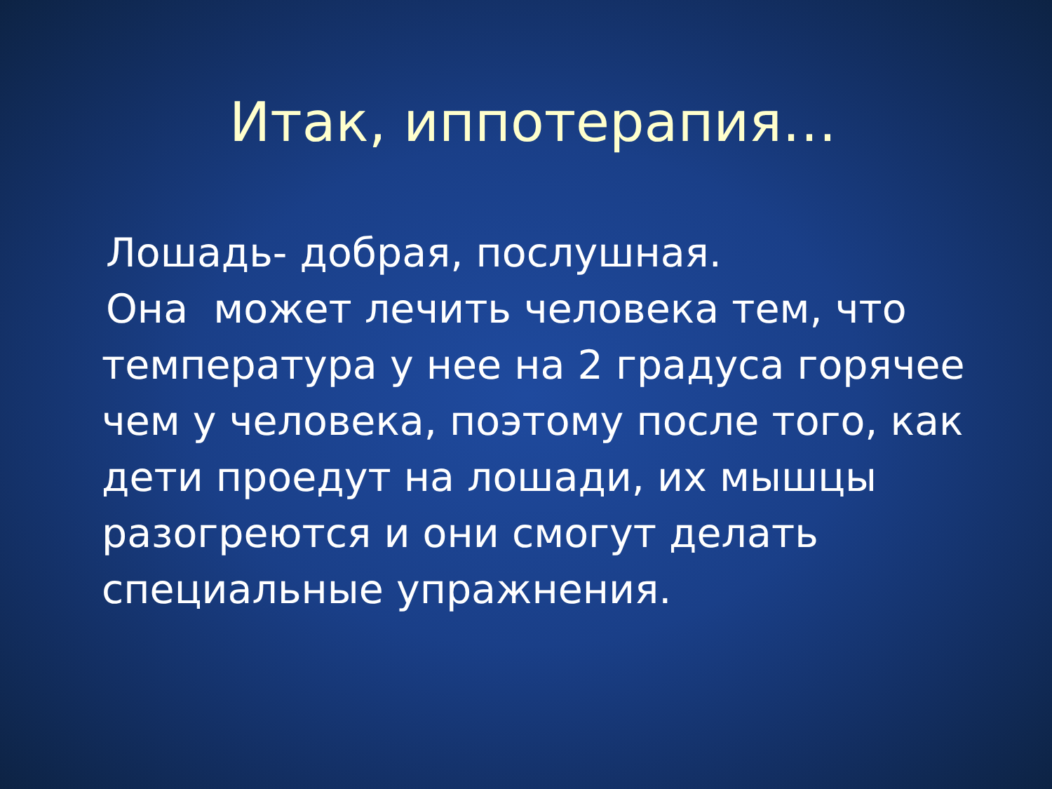Итак, иппотерапия…
Лошадь- добрая, послушная.
Она может лечить человека тем, что температура у нее на 2 градуса горячее чем у человека, поэтому после того, как дети проедут на лошади, их мышцы разогреются и они смогут делать специальные упражнения.